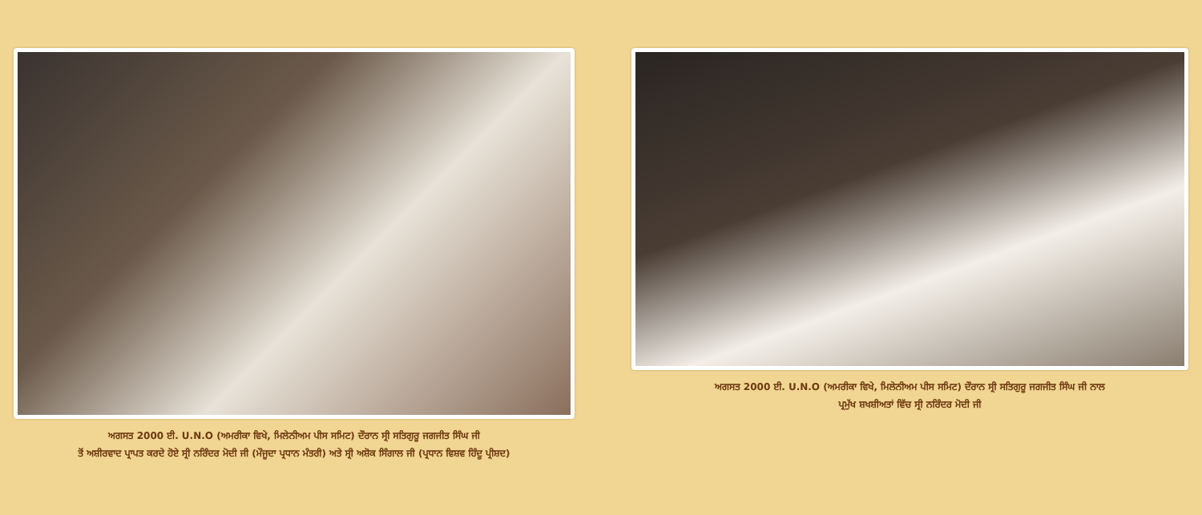ਅਗਸਤ 2000 ਈ. U.N.O (ਅਮਰੀਕਾ ਵਿਖੇ, ਮਿਲੇਨੀਅਮ ਪੀਸ ਸਮਿਟ) ਦੌਰਾਨ ਸ੍ਰੀ ਸਤਿਗੁਰੂ ਜਗਜੀਤ ਸਿੰਘ ਜੀ
ਤੋਂ ਅਸ਼ੀਰਵਾਦ ਪ੍ਰਾਪਤ ਕਰਦੇ ਹੋਏ ਸ੍ਰੀ ਨਰਿੰਦਰ ਮੋਦੀ ਜੀ (ਮੌਜੂਦਾ ਪ੍ਰਧਾਨ ਮੰਤਰੀ) ਅਤੇ ਸ੍ਰੀ ਅਸ਼ੋਕ ਸਿੰਗਾਲ ਜੀ (ਪ੍ਰਧਾਨ ਵਿਸ਼ਵ ਹਿੰਦੂ ਪ੍ਰੀਸ਼ਦ)
ਅਗਸਤ 2000 ਈ. U.N.O (ਅਮਰੀਕਾ ਵਿਖੇ, ਮਿਲੇਨੀਅਮ ਪੀਸ ਸਮਿਟ) ਦੌਰਾਨ ਸ੍ਰੀ ਸਤਿਗੁਰੂ ਜਗਜੀਤ ਸਿੰਘ ਜੀ ਨਾਲ
ਪ੍ਰਮੁੱਖ ਸ਼ਖਸ਼ੀਅਤਾਂ ਵਿੱਚ ਸ੍ਰੀ ਨਰਿੰਦਰ ਮੋਦੀ ਜੀ